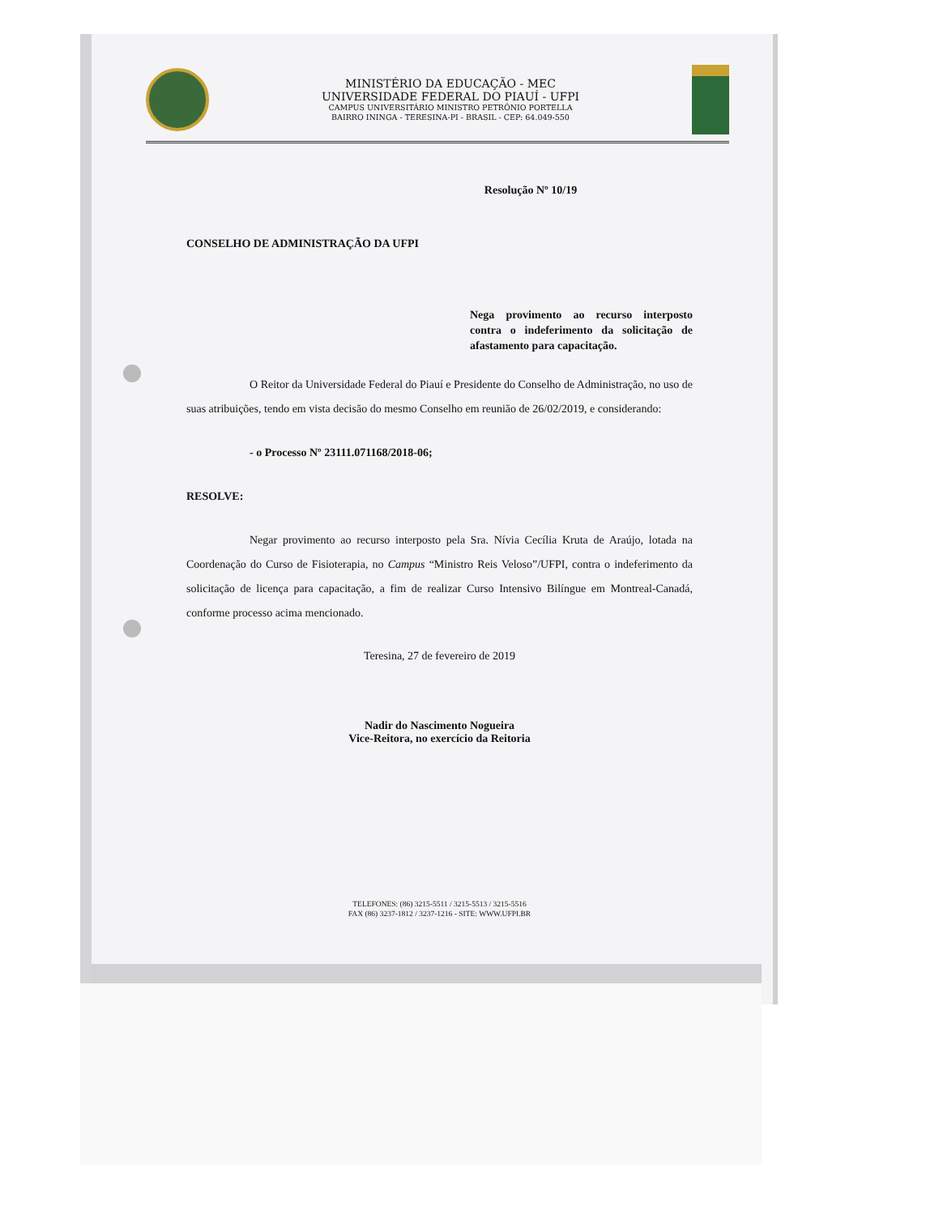MINISTÉRIO DA EDUCAÇÃO - MEC
UNIVERSIDADE FEDERAL DO PIAUÍ - UFPI
CAMPUS UNIVERSITÁRIO MINISTRO PETRÔNIO PORTELLA
BAIRRO ININGA - TERESINA-PI - BRASIL - CEP: 64.049-550
Resolução Nº 10/19
CONSELHO DE ADMINISTRAÇÃO DA UFPI
Nega provimento ao recurso interposto contra o indeferimento da solicitação de afastamento para capacitação.
O Reitor da Universidade Federal do Piauí e Presidente do Conselho de Administração, no uso de suas atribuições, tendo em vista decisão do mesmo Conselho em reunião de 26/02/2019, e considerando:
- o Processo Nº 23111.071168/2018-06;
RESOLVE:
Negar provimento ao recurso interposto pela Sra. Nívia Cecília Kruta de Araújo, lotada na Coordenação do Curso de Fisioterapia, no Campus “Ministro Reis Veloso”/UFPI, contra o indeferimento da solicitação de licença para capacitação, a fim de realizar Curso Intensivo Bilíngue em Montreal-Canadá, conforme processo acima mencionado.
Teresina, 27 de fevereiro de 2019
Nadir do Nascimento Nogueira
Vice-Reitora, no exercício da Reitoria
TELEFONES: (86) 3215-5511 / 3215-5513 / 3215-5516
FAX (86) 3237-1812 / 3237-1216 - SITE: WWW.UFPI.BR